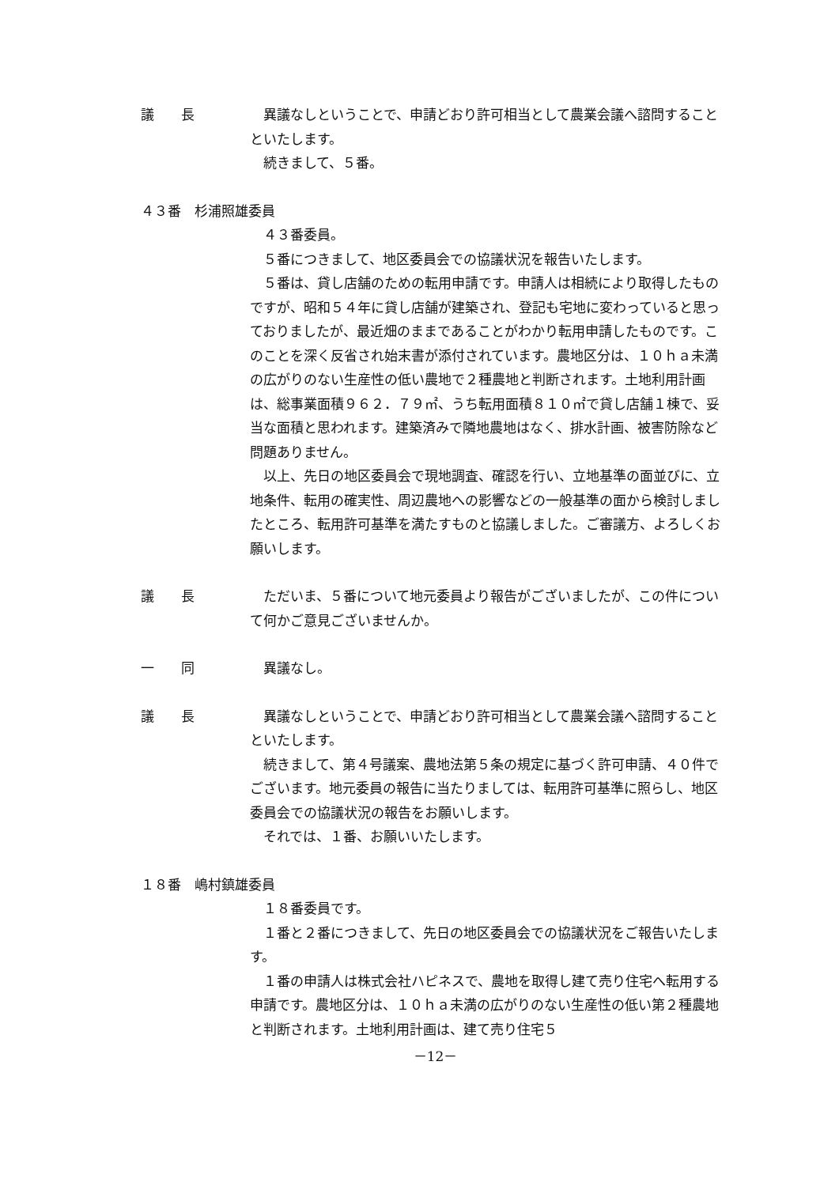議　　長 異議なしということで、申請どおり許可相当として農業会議へ諮問することといたします。
続きまして、５番。
４３番　杉浦照雄委員
４３番委員。
５番につきまして、地区委員会での協議状況を報告いたします。
５番は、貸し店舗のための転用申請です。申請人は相続により取得したものですが、昭和５４年に貸し店舗が建築され、登記も宅地に変わっていると思っておりましたが、最近畑のままであることがわかり転用申請したものです。このことを深く反省され始末書が添付されています。農地区分は、１０ｈａ未満の広がりのない生産性の低い農地で２種農地と判断されます。土地利用計画は、総事業面積９６２．７９㎡、うち転用面積８１０㎡で貸し店舗１棟で、妥当な面積と思われます。建築済みで隣地農地はなく、排水計画、被害防除など問題ありません。
以上、先日の地区委員会で現地調査、確認を行い、立地基準の面並びに、立地条件、転用の確実性、周辺農地への影響などの一般基準の面から検討しましたところ、転用許可基準を満たすものと協議しました。ご審議方、よろしくお願いします。
議　　長 ただいま、５番について地元委員より報告がございましたが、この件について何かご意見ございませんか。
一　　同 異議なし。
議　　長 異議なしということで、申請どおり許可相当として農業会議へ諮問することといたします。
続きまして、第４号議案、農地法第５条の規定に基づく許可申請、４０件でございます。地元委員の報告に当たりましては、転用許可基準に照らし、地区委員会での協議状況の報告をお願いします。
それでは、１番、お願いいたします。
１８番　嶋村鎮雄委員
１８番委員です。
１番と２番につきまして、先日の地区委員会での協議状況をご報告いたします。
１番の申請人は株式会社ハピネスで、農地を取得し建て売り住宅へ転用する申請です。農地区分は、１０ｈａ未満の広がりのない生産性の低い第２種農地と判断されます。土地利用計画は、建て売り住宅５
－12－